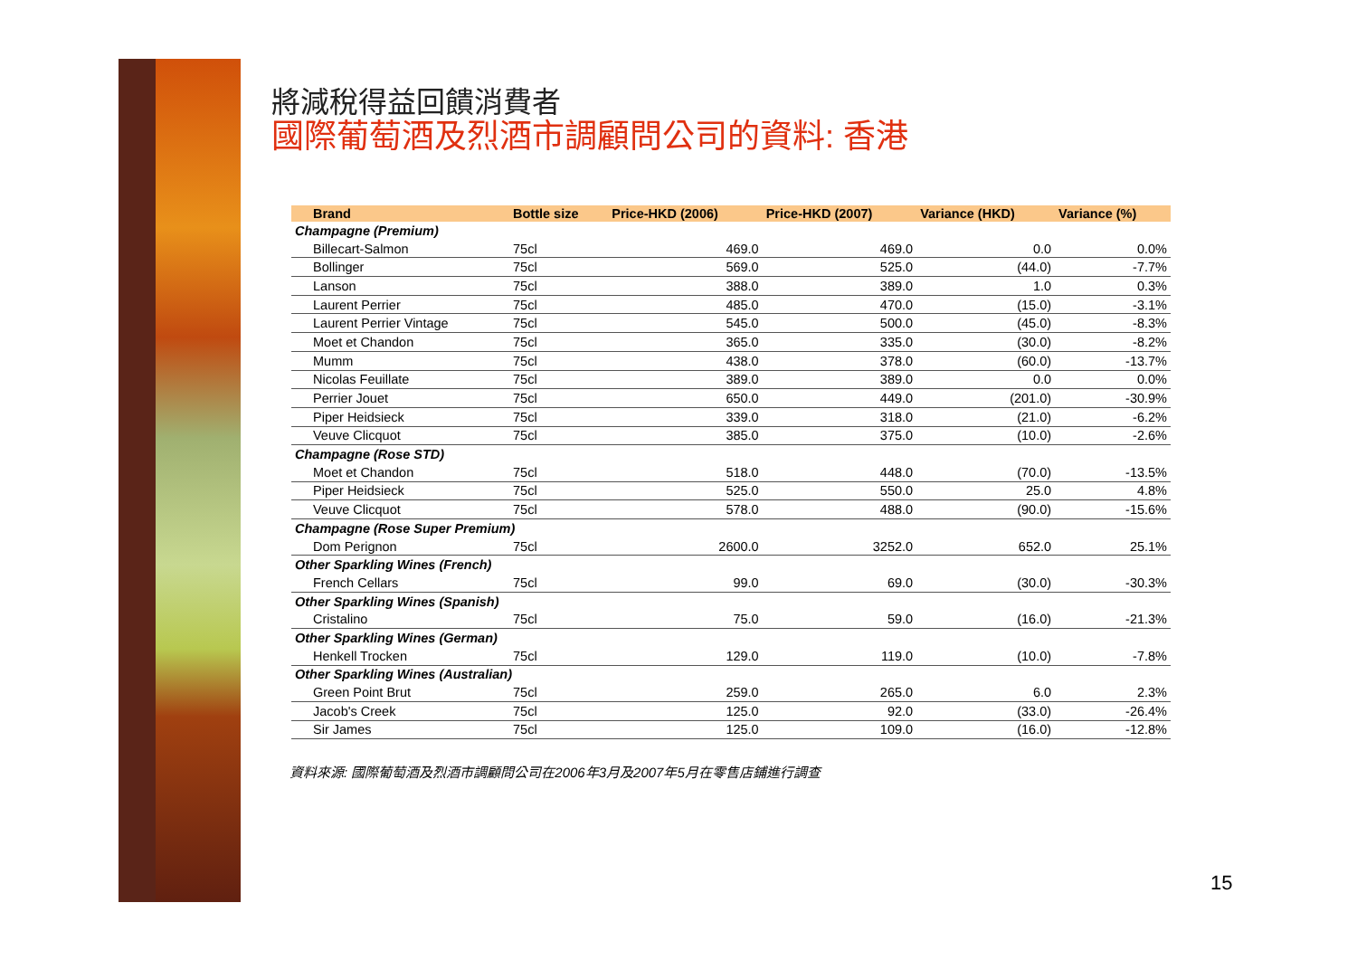將減稅得益回饋消費者
國際葡萄酒及烈酒市調顧問公司的資料: 香港
| Brand | Bottle size | Price-HKD (2006) | Price-HKD (2007) | Variance (HKD) | Variance (%) |
| --- | --- | --- | --- | --- | --- |
| Champagne (Premium) | | | | | |
| Billecart-Salmon | 75cl | 469.0 | 469.0 | 0.0 | 0.0% |
| Bollinger | 75cl | 569.0 | 525.0 | (44.0) | -7.7% |
| Lanson | 75cl | 388.0 | 389.0 | 1.0 | 0.3% |
| Laurent Perrier | 75cl | 485.0 | 470.0 | (15.0) | -3.1% |
| Laurent Perrier Vintage | 75cl | 545.0 | 500.0 | (45.0) | -8.3% |
| Moet et Chandon | 75cl | 365.0 | 335.0 | (30.0) | -8.2% |
| Mumm | 75cl | 438.0 | 378.0 | (60.0) | -13.7% |
| Nicolas Feuillate | 75cl | 389.0 | 389.0 | 0.0 | 0.0% |
| Perrier Jouet | 75cl | 650.0 | 449.0 | (201.0) | -30.9% |
| Piper Heidsieck | 75cl | 339.0 | 318.0 | (21.0) | -6.2% |
| Veuve Clicquot | 75cl | 385.0 | 375.0 | (10.0) | -2.6% |
| Champagne (Rose STD) | | | | | |
| Moet et Chandon | 75cl | 518.0 | 448.0 | (70.0) | -13.5% |
| Piper Heidsieck | 75cl | 525.0 | 550.0 | 25.0 | 4.8% |
| Veuve Clicquot | 75cl | 578.0 | 488.0 | (90.0) | -15.6% |
| Champagne (Rose Super Premium) | | | | | |
| Dom Perignon | 75cl | 2600.0 | 3252.0 | 652.0 | 25.1% |
| Other Sparkling Wines (French) | | | | | |
| French Cellars | 75cl | 99.0 | 69.0 | (30.0) | -30.3% |
| Other Sparkling Wines (Spanish) | | | | | |
| Cristalino | 75cl | 75.0 | 59.0 | (16.0) | -21.3% |
| Other Sparkling Wines (German) | | | | | |
| Henkell Trocken | 75cl | 129.0 | 119.0 | (10.0) | -7.8% |
| Other Sparkling Wines (Australian) | | | | | |
| Green Point Brut | 75cl | 259.0 | 265.0 | 6.0 | 2.3% |
| Jacob's Creek | 75cl | 125.0 | 92.0 | (33.0) | -26.4% |
| Sir James | 75cl | 125.0 | 109.0 | (16.0) | -12.8% |
資料來源: 國際葡萄酒及烈酒市調顧問公司在2006年3月及2007年5月在零售店鋪進行調查
15